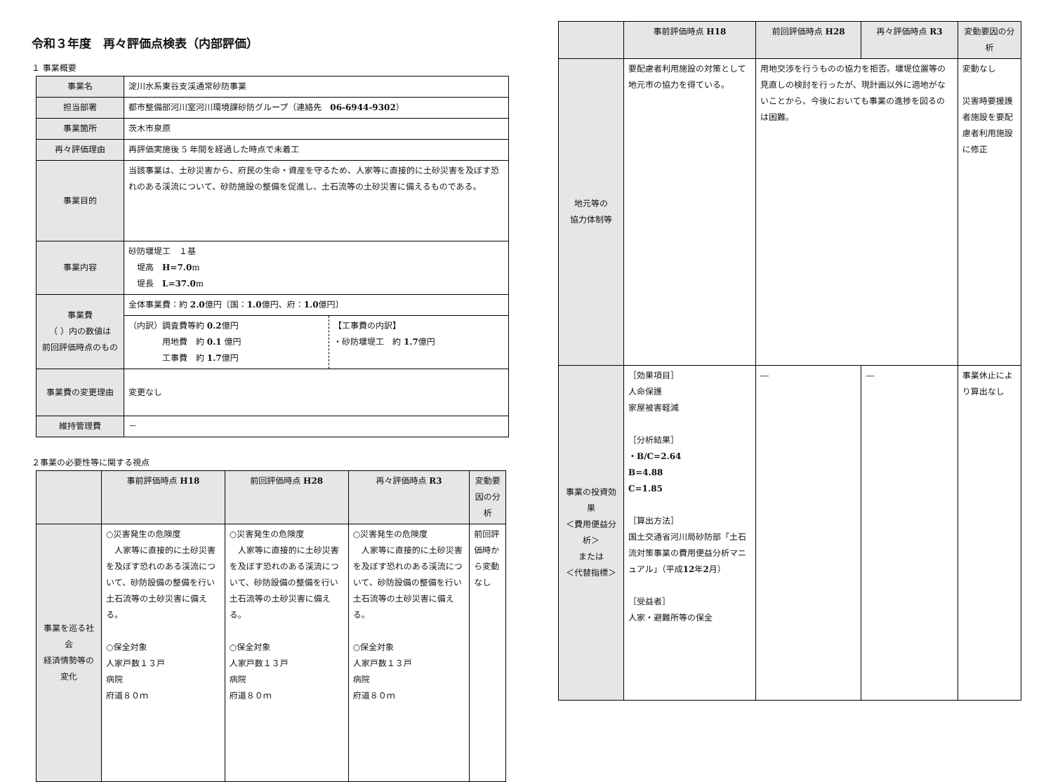令和３年度　再々評価点検表（内部評価）
１ 事業概要
| 事業名 | 淀川水系東谷支渓通常砂防事業 | |
| 担当部署 | 都市整備部河川室河川環境課砂防グループ（連絡先 06-6944-9302 ） | |
| 事業箇所 | 茨木市泉原 | |
| 再々評価理由 | 再評価実施後 5 年間を経過した時点で未着工 | |
| 事業目的 | 当該事業は、土砂災害から、府民の生命・資産を守るため、人家等に直接的に土砂災害を及ぼす恐れのある渓流について、砂防施設の整備を促進し、土石流等の土砂災害に備えるものである。 | |
| 事業内容 | 砂防堰堤工 １基 堤高 H=7.0 m 堤長 L=37.0 m | |
| 事業費 （ ）内の数値は 前回評価時点のもの | 全体事業費：約 2.0 億円〔国： 1.0 億円、府： 1.0 億円〕 | |
| | （内訳）調査費等約 0.2 億円 用地費 約 0.1 億円 工事費 約 1.7 億円 | 【工事費の内訳】 ・砂防堰堤工 約 1.7 億円 |
| 事業費の変更理由 | 変更なし | |
| 維持管理費 | － | |
２事業の必要性等に関する視点
| | 事前評価時点 H18 | 前回評価時点 H28 | 再々評価時点 R3 | 変動要因の分析 |
| --- | --- | --- | --- | --- |
| 事業を巡る社会 経済情勢等の変化 | ○災害発生の危険度 人家等に直接的に土砂災害を及ぼす恐れのある渓流について、砂防設備の整備を行い土石流等の土砂災害に備える。 ○保全対象 人家戸数１３戸 病院 府道８０ｍ | ○災害発生の危険度 人家等に直接的に土砂災害を及ぼす恐れのある渓流について、砂防設備の整備を行い土石流等の土砂災害に備える。 ○保全対象 人家戸数１３戸 病院 府道８０ｍ | ○災害発生の危険度 人家等に直接的に土砂災害を及ぼす恐れのある渓流について、砂防設備の整備を行い土石流等の土砂災害に備える。 ○保全対象 人家戸数１３戸 病院 府道８０ｍ | 前回評価時から変動なし |
| | 事前評価時点 H18 | 前回評価時点 H28 | 再々評価時点 R3 | 変動要因の分析 |
| --- | --- | --- | --- | --- |
| 地元等の 協力体制等 | 要配慮者利用施設の対策として地元市の協力を得ている。 | 用地交渉を行うものの協力を拒否。堰堤位置等の見直しの検討を行ったが、現計画以外に適地がないことから、今後においても事業の進捗を図るのは困難。 | | 変動なし 災害時要援護者施設を要配慮者利用施設に修正 |
| 事業の投資効果 ＜費用便益分析＞ または ＜代替指標＞ | ［効果項目］ 人命保護 家屋被害軽減 ［分析結果］ ・B/C=2.64 B=4.88 C=1.85 ［算出方法］ 国土交通省河川局砂防部「土石流対策事業の費用便益分析マニュアル」（平成 12 年 2 月） ［受益者］ 人家・避難所等の保全 | ― | ― | 事業休止により算出なし |